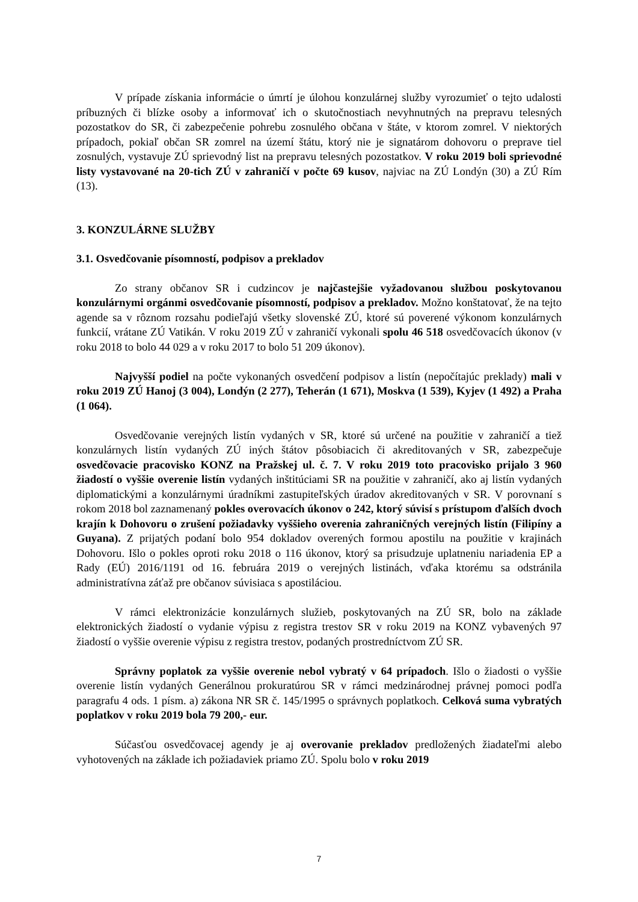V prípade získania informácie o úmrtí je úlohou konzulárnej služby vyrozumieť o tejto udalosti príbuzných či blízke osoby a informovať ich o skutočnostiach nevyhnutných na prepravu telesných pozostatkov do SR, či zabezpečenie pohrebu zosnulého občana v štáte, v ktorom zomrel. V niektorých prípadoch, pokiaľ občan SR zomrel na území štátu, ktorý nie je signatárom dohovoru o preprave tiel zosnulých, vystavuje ZÚ sprievodný list na prepravu telesných pozostatkov. V roku 2019 boli sprievodné listy vystavované na 20-tich ZÚ v zahraničí v počte 69 kusov, najviac na ZÚ Londýn (30) a ZÚ Rím (13).
3. KONZULÁRNE SLUŽBY
3.1. Osvedčovanie písomností, podpisov a prekladov
Zo strany občanov SR i cudzincov je najčastejšie vyžadovanou službou poskytovanou konzulárnymi orgánmi osvedčovanie písomností, podpisov a prekladov. Možno konštatovať, že na tejto agende sa v rôznom rozsahu podieľajú všetky slovenské ZÚ, ktoré sú poverené výkonom konzulárnych funkcií, vrátane ZÚ Vatikán. V roku 2019 ZÚ v zahraničí vykonali spolu 46 518 osvedčovacích úkonov (v roku 2018 to bolo 44 029 a v roku 2017 to bolo 51 209 úkonov).
Najvyšší podiel na počte vykonaných osvedčení podpisov a listín (nepočítajúc preklady) mali v roku 2019 ZÚ Hanoj (3 004), Londýn (2 277), Teherán (1 671), Moskva (1 539), Kyjev (1 492) a Praha (1 064).
Osvedčovanie verejných listín vydaných v SR, ktoré sú určené na použitie v zahraničí a tiež konzulárnych listín vydaných ZÚ iných štátov pôsobiacich či akreditovaných v SR, zabezpečuje osvedčovacie pracovisko KONZ na Pražskej ul. č. 7. V roku 2019 toto pracovisko prijalo 3 960 žiadostí o vyššie overenie listín vydaných inštitúciami SR na použitie v zahraničí, ako aj listín vydaných diplomatickými a konzulárnymi úradníkmi zastupiteľských úradov akreditovaných v SR. V porovnaní s rokom 2018 bol zaznamenaný pokles overovacích úkonov o 242, ktorý súvisí s prístupom ďalších dvoch krajín k Dohovoru o zrušení požiadavky vyššieho overenia zahraničných verejných listín (Filipíny a Guyana). Z prijatých podaní bolo 954 dokladov overených formou apostilu na použitie v krajinách Dohovoru. Išlo o pokles oproti roku 2018 o 116 úkonov, ktorý sa prisudzuje uplatneniu nariadenia EP a Rady (EÚ) 2016/1191 od 16. februára 2019 o verejných listinách, vďaka ktorému sa odstránila administratívna záťaž pre občanov súvisiaca s apostiláciou.
V rámci elektronizácie konzulárnych služieb, poskytovaných na ZÚ SR, bolo na základe elektronických žiadostí o vydanie výpisu z registra trestov SR v roku 2019 na KONZ vybavených 97 žiadostí o vyššie overenie výpisu z registra trestov, podaných prostredníctvom ZÚ SR.
Správny poplatok za vyššie overenie nebol vybratý v 64 prípadoch. Išlo o žiadosti o vyššie overenie listín vydaných Generálnou prokuratúrou SR v rámci medzinárodnej právnej pomoci podľa paragrafu 4 ods. 1 písm. a) zákona NR SR č. 145/1995 o správnych poplatkoch. Celková suma vybratých poplatkov v roku 2019 bola 79 200,- eur.
Súčasťou osvedčovacej agendy je aj overovanie prekladov predložených žiadateľmi alebo vyhotovených na základe ich požiadaviek priamo ZÚ. Spolu bolo v roku 2019
7